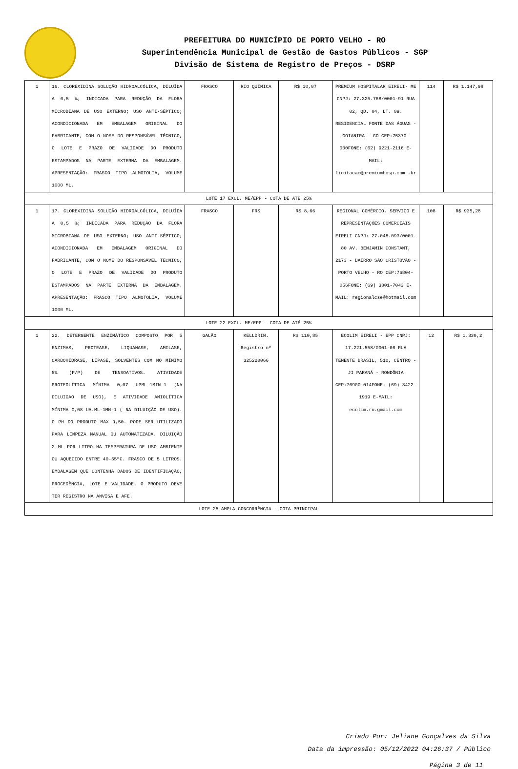PREFEITURA DO MUNICÍPIO DE PORTO VELHO - RO
Superintendência Municipal de Gestão de Gastos Públicos - SGP
Divisão de Sistema de Registro de Preços - DSRP
| 1 | 16. CLOREXIDINA SOLUÇÃO HIDROALCÓLICA, DILUÍDA A 0,5 %; INDICADA PARA REDUÇÃO DA FLORA MICROBIANA DE USO EXTERNO; USO ANTI-SÉPTICO; ACONDICIONADA EM EMBALAGEM ORIGINAL DO FABRICANTE, COM O NOME DO RESPONSÁVEL TÉCNICO, O LOTE E PRAZO DE VALIDADE DO PRODUTO ESTAMPADOS NA PARTE EXTERNA DA EMBALAGEM. APRESENTAÇÃO: FRASCO TIPO ALMOTOLIA, VOLUME 1000 ML. | FRASCO | RIO QUÍMICA | R$ 10,07 | PREMIUM HOSPITALAR EIRELI- ME CNPJ: 27.325.768/0001-91 RUA 02, QD. 04, LT. 09. RESIDENCIAL FONTE DAS ÁGUAS - GOIANIRA - GO CEP:75370-000FONE: (62) 9221-2116 E-MAIL: licitacao@premiumhosp.com .br | 114 | R$ 1.147,98 |
| LOTE 17 EXCL. ME/EPP - COTA DE ATÉ 25% | | | | | | | |
| 1 | 17. CLOREXIDINA SOLUÇÃO HIDROALCÓLICA, DILUÍDA A 0,5 %; INDICADA PARA REDUÇÃO DA FLORA MICROBIANA DE USO EXTERNO; USO ANTI-SÉPTICO; ACONDICIONADA EM EMBALAGEM ORIGINAL DO FABRICANTE, COM O NOME DO RESPONSÁVEL TÉCNICO, O LOTE E PRAZO DE VALIDADE DO PRODUTO ESTAMPADOS NA PARTE EXTERNA DA EMBALAGEM. APRESENTAÇÃO: FRASCO TIPO ALMOTOLIA, VOLUME 1000 ML. | FRASCO | FRS | R$ 8,66 | REGIONAL COMÉRCIO, SERVIÇO E REPRESENTAÇÕES COMERCIAIS EIRELI CNPJ: 27.048.093/0001-80 AV. BENJAMIN CONSTANT, 2173 - BAIRRO SÃO CRISTÓVÃO - PORTO VELHO - RO CEP:76804-056FONE: (69) 3301-7043 E-MAIL: regionalcse@hotmail.com | 108 | R$ 935,28 |
| LOTE 22 EXCL. ME/EPP - COTA DE ATÉ 25% | | | | | | | |
| 1 | 22. DETERGENTE ENZIMÁTICO COMPOSTO POR 5 ENZIMAS, PROTEASE, LIQUANASE, AMILASE, CARBOHIDRASE, LÍPASE, SOLVENTES COM NO MÍNIMO 5% (P/P) DE TENSOATIVOS. ATIVIDADE PROTEOLÍTICA MÍNIMA 0,07 UPML-1MIN-1 (NA DILUIGAO DE USO), E ATIVIDADE AMIOLÍTICA MÍNIMA 0,08 UA.ML-1MN-1 ( NA DILUIÇÃO DE USO). O PH DO PRODUTO MAX 9,50. PODE SER UTILIZADO PARA LIMPEZA MANUAL OU AUTOMATIZADA. DILUIÇÃO 2 ML POR LITRO NA TEMPERATURA DE USO AMBIENTE OU AQUECIDO ENTRE 40-55ºC. FRASCO DE 5 LITROS. EMBALAGEM QUE CONTENHA DADOS DE IDENTIFICAÇÃO, PROCEDÊNCIA, LOTE E VALIDADE. O PRODUTO DEVE TER REGISTRO NA ANVISA E AFE. | GALÃO | KELLDRIN. Registro nº 325220066 | R$ 110,85 | ECOLIM EIRELI - EPP CNPJ: 17.221.558/0001-08 RUA TENENTE BRASIL, 510, CENTRO - JI PARANÁ - RONDÔNIA CEP:76900-014FONE: (69) 3422-1919 E-MAIL: ecolim.ro.gmail.com | 12 | R$ 1.330,2 |
| LOTE 25 AMPLA CONCORRÊNCIA - COTA PRINCIPAL | | | | | | | |
Criado Por: Jeliane Gonçalves da Silva
Data da impressão: 05/12/2022 04:26:37 / Público
Página 3 de 11